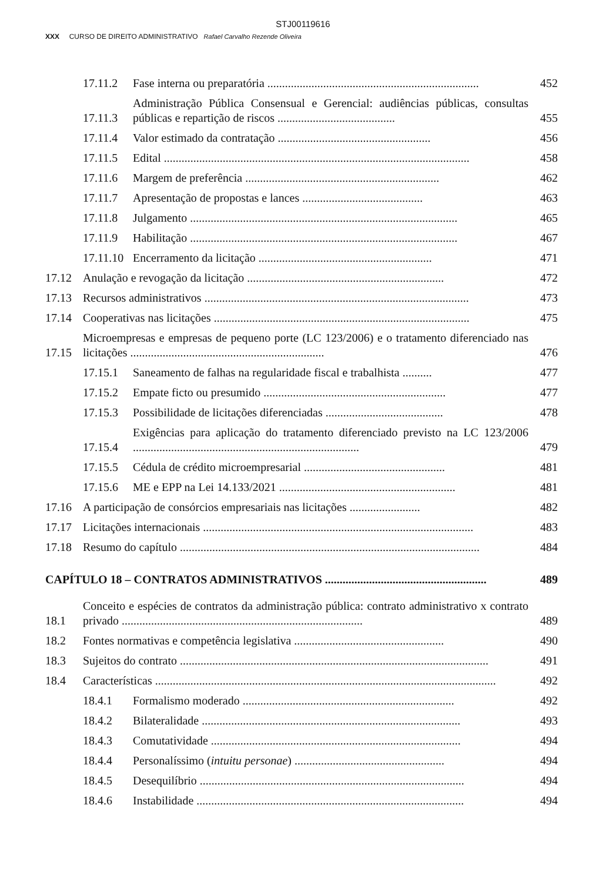STJ00119616
XXX CURSO DE DIREITO ADMINISTRATIVO Rafael Carvalho Rezende Oliveira
17.11.2 Fase interna ou preparatória ........................................................................ 452
17.11.3 Administração Pública Consensual e Gerencial: audiências públicas, consultas públicas e repartição de riscos ........................................ 455
17.11.4 Valor estimado da contratação .................................................... 456
17.11.5 Edital ........................................................................................................ 458
17.11.6 Margem de preferência .................................................................. 462
17.11.7 Apresentação de propostas e lances ......................................... 463
17.11.8 Julgamento ........................................................................................... 465
17.11.9 Habilitação ........................................................................................... 467
17.11.10 Encerramento da licitação ........................................................... 471
17.12 Anulação e revogação da licitação ................................................................... 472
17.13 Recursos administrativos .......................................................................................... 473
17.14 Cooperativas nas licitações ....................................................................................... 475
17.15 Microempresas e empresas de pequeno porte (LC 123/2006) e o tratamento diferenciado nas licitações .................................................................. 476
17.15.1 Saneamento de falhas na regularidade fiscal e trabalhista .......... 477
17.15.2 Empate ficto ou presumido .............................................................. 477
17.15.3 Possibilidade de licitações diferenciadas ........................................ 478
17.15.4 Exigências para aplicação do tratamento diferenciado previsto na LC 123/2006 ............................................................................. 479
17.15.5 Cédula de crédito microempresarial ................................................ 481
17.15.6 ME e EPP na Lei 14.133/2021 ............................................................ 481
17.16 A participação de consórcios empresariais nas licitações ........................ 482
17.17 Licitações internacionais ............................................................................................ 483
17.18 Resumo do capítulo ...................................................................................................... 484
CAPÍTULO 18 – CONTRATOS ADMINISTRATIVOS ....................................................... 489
18.1 Conceito e espécies de contratos da administração pública: contrato administrativo x contrato privado .................................................................................. 489
18.2 Fontes normativas e competência legislativa ................................................... 490
18.3 Sujeitos do contrato ......................................................................................................... 491
18.4 Características .................................................................................................................... 492
18.4.1 Formalismo moderado ........................................................................ 492
18.4.2 Bilateralidade ........................................................................................ 493
18.4.3 Comutatividade ..................................................................................... 494
18.4.4 Personalíssimo (intuitu personae) ................................................... 494
18.4.5 Desequilíbrio .......................................................................................... 494
18.4.6 Instabilidade ........................................................................................... 494